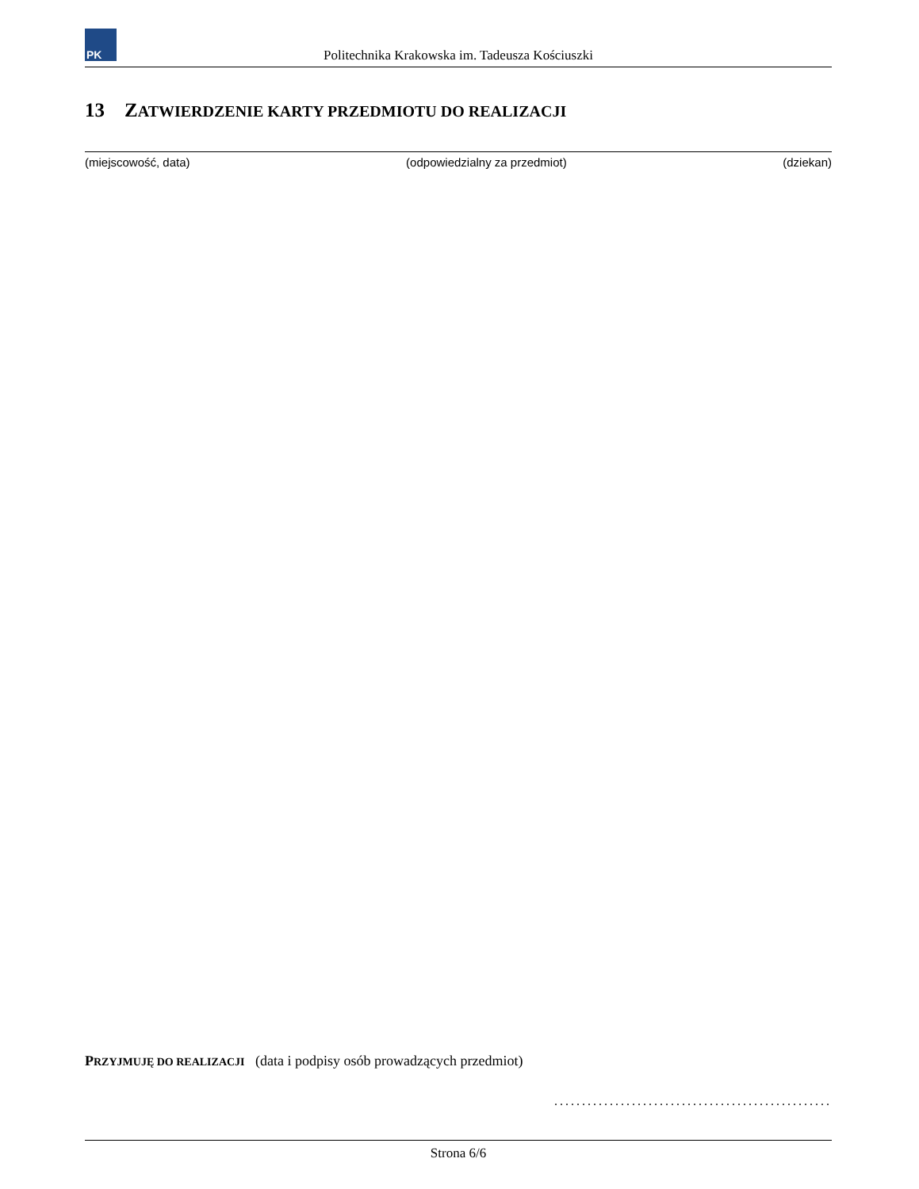PK
Politechnika Krakowska im. Tadeusza Kościuszki
13 ZATWIERDZENIE KARTY PRZEDMIOTU DO REALIZACJI
(miejscowość, data) (odpowiedzialny za przedmiot) (dziekan)
PRZYJMUJĘ DO REALIZACJI (data i podpisy osób prowadzących przedmiot)
..................................................
Strona 6/6